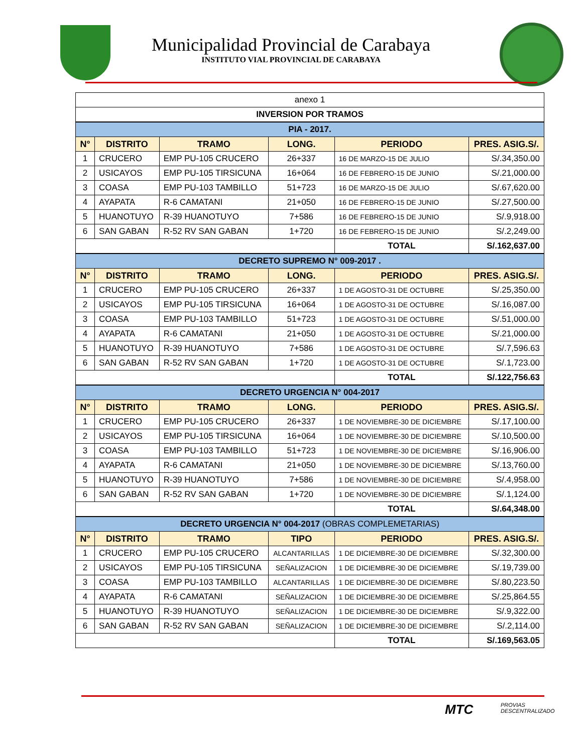Municipalidad Provincial de Carabaya
INSTITUTO VIAL PROVINCIAL DE CARABAYA
| anexo 1 | | | | | |
| INVERSION POR TRAMOS | | | | | |
| PIA - 2017. | | | | | |
| N° | DISTRITO | TRAMO | LONG. | PERIODO | PRES. ASIG.S/. |
| 1 | CRUCERO | EMP PU-105 CRUCERO | 26+337 | 16 DE MARZO-15 DE JULIO | S/.34,350.00 |
| 2 | USICAYOS | EMP PU-105 TIRSICUNA | 16+064 | 16 DE FEBRERO-15 DE JUNIO | S/.21,000.00 |
| 3 | COASA | EMP PU-103 TAMBILLO | 51+723 | 16 DE MARZO-15 DE JULIO | S/.67,620.00 |
| 4 | AYAPATA | R-6 CAMATANI | 21+050 | 16 DE FEBRERO-15 DE JUNIO | S/.27,500.00 |
| 5 | HUANOTUYO | R-39 HUANOTUYO | 7+586 | 16 DE FEBRERO-15 DE JUNIO | S/.9,918.00 |
| 6 | SAN GABAN | R-52 RV SAN GABAN | 1+720 | 16 DE FEBRERO-15 DE JUNIO | S/.2,249.00 |
| | | | | TOTAL | S/.162,637.00 |
| DECRETO SUPREMO N° 009-2017 . | | | | | |
| N° | DISTRITO | TRAMO | LONG. | PERIODO | PRES. ASIG.S/. |
| 1 | CRUCERO | EMP PU-105 CRUCERO | 26+337 | 1 DE AGOSTO-31 DE OCTUBRE | S/.25,350.00 |
| 2 | USICAYOS | EMP PU-105 TIRSICUNA | 16+064 | 1 DE AGOSTO-31 DE OCTUBRE | S/.16,087.00 |
| 3 | COASA | EMP PU-103 TAMBILLO | 51+723 | 1 DE AGOSTO-31 DE OCTUBRE | S/.51,000.00 |
| 4 | AYAPATA | R-6 CAMATANI | 21+050 | 1 DE AGOSTO-31 DE OCTUBRE | S/.21,000.00 |
| 5 | HUANOTUYO | R-39 HUANOTUYO | 7+586 | 1 DE AGOSTO-31 DE OCTUBRE | S/.7,596.63 |
| 6 | SAN GABAN | R-52 RV SAN GABAN | 1+720 | 1 DE AGOSTO-31 DE OCTUBRE | S/.1,723.00 |
| | | | | TOTAL | S/.122,756.63 |
| DECRETO URGENCIA N° 004-2017 | | | | | |
| N° | DISTRITO | TRAMO | LONG. | PERIODO | PRES. ASIG.S/. |
| 1 | CRUCERO | EMP PU-105 CRUCERO | 26+337 | 1 DE NOVIEMBRE-30 DE DICIEMBRE | S/.17,100.00 |
| 2 | USICAYOS | EMP PU-105 TIRSICUNA | 16+064 | 1 DE NOVIEMBRE-30 DE DICIEMBRE | S/.10,500.00 |
| 3 | COASA | EMP PU-103 TAMBILLO | 51+723 | 1 DE NOVIEMBRE-30 DE DICIEMBRE | S/.16,906.00 |
| 4 | AYAPATA | R-6 CAMATANI | 21+050 | 1 DE NOVIEMBRE-30 DE DICIEMBRE | S/.13,760.00 |
| 5 | HUANOTUYO | R-39 HUANOTUYO | 7+586 | 1 DE NOVIEMBRE-30 DE DICIEMBRE | S/.4,958.00 |
| 6 | SAN GABAN | R-52 RV SAN GABAN | 1+720 | 1 DE NOVIEMBRE-30 DE DICIEMBRE | S/.1,124.00 |
| | | | | TOTAL | S/.64,348.00 |
| DECRETO URGENCIA N° 004-2017 (OBRAS COMPLEMETARIAS) | | | | | |
| N° | DISTRITO | TRAMO | TIPO | PERIODO | PRES. ASIG.S/. |
| 1 | CRUCERO | EMP PU-105 CRUCERO | ALCANTARILLAS | 1 DE DICIEMBRE-30 DE DICIEMBRE | S/.32,300.00 |
| 2 | USICAYOS | EMP PU-105 TIRSICUNA | SEÑALIZACION | 1 DE DICIEMBRE-30 DE DICIEMBRE | S/.19,739.00 |
| 3 | COASA | EMP PU-103 TAMBILLO | ALCANTARILLAS | 1 DE DICIEMBRE-30 DE DICIEMBRE | S/.80,223.50 |
| 4 | AYAPATA | R-6 CAMATANI | SEÑALIZACION | 1 DE DICIEMBRE-30 DE DICIEMBRE | S/.25,864.55 |
| 5 | HUANOTUYO | R-39 HUANOTUYO | SEÑALIZACION | 1 DE DICIEMBRE-30 DE DICIEMBRE | S/.9,322.00 |
| 6 | SAN GABAN | R-52 RV SAN GABAN | SEÑALIZACION | 1 DE DICIEMBRE-30 DE DICIEMBRE | S/.2,114.00 |
| | | | | TOTAL | S/.169,563.05 |
MTC
PROVIAS
DESCENTRALIZADO